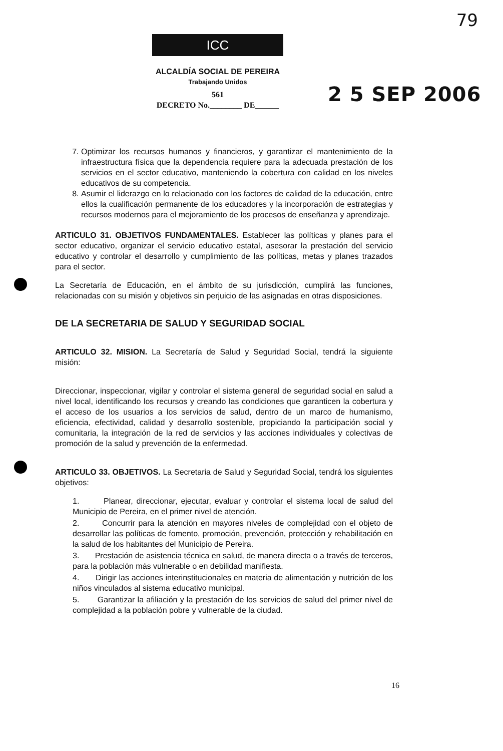79
ICC
ALCALDÍA SOCIAL DE PEREIRA
Trabajando Unidos
561
DECRETO No.________ DE______
2 5 SEP 2006
7. Optimizar los recursos humanos y financieros, y garantizar el mantenimiento de la infraestructura física que la dependencia requiere para la adecuada prestación de los servicios en el sector educativo, manteniendo la cobertura con calidad en los niveles educativos de su competencia.
8. Asumir el liderazgo en lo relacionado con los factores de calidad de la educación, entre ellos la cualificación permanente de los educadores y la incorporación de estrategias y recursos modernos para el mejoramiento de los procesos de enseñanza y aprendizaje.
ARTICULO 31. OBJETIVOS FUNDAMENTALES. Establecer las políticas y planes para el sector educativo, organizar el servicio educativo estatal, asesorar la prestación del servicio educativo y controlar el desarrollo y cumplimiento de las políticas, metas y planes trazados para el sector.
La Secretaría de Educación, en el ámbito de su jurisdicción, cumplirá las funciones, relacionadas con su misión y objetivos sin perjuicio de las asignadas en otras disposiciones.
DE LA SECRETARIA DE SALUD Y SEGURIDAD SOCIAL
ARTICULO 32. MISION. La Secretaría de Salud y Seguridad Social, tendrá la siguiente misión:
Direccionar, inspeccionar, vigilar y controlar el sistema general de seguridad social en salud a nivel local, identificando los recursos y creando las condiciones que garanticen la cobertura y el acceso de los usuarios a los servicios de salud, dentro de un marco de humanismo, eficiencia, efectividad, calidad y desarrollo sostenible, propiciando la participación social y comunitaria, la integración de la red de servicios y las acciones individuales y colectivas de promoción de la salud y prevención de la enfermedad.
ARTICULO 33. OBJETIVOS. La Secretaria de Salud y Seguridad Social, tendrá los siguientes objetivos:
1. Planear, direccionar, ejecutar, evaluar y controlar el sistema local de salud del Municipio de Pereira, en el primer nivel de atención.
2. Concurrir para la atención en mayores niveles de complejidad con el objeto de desarrollar las políticas de fomento, promoción, prevención, protección y rehabilitación en la salud de los habitantes del Municipio de Pereira.
3. Prestación de asistencia técnica en salud, de manera directa o a través de terceros, para la población más vulnerable o en debilidad manifiesta.
4. Dirigir las acciones interinstitucionales en materia de alimentación y nutrición de los niños vinculados al sistema educativo municipal.
5. Garantizar la afiliación y la prestación de los servicios de salud del primer nivel de complejidad a la población pobre y vulnerable de la ciudad.
16